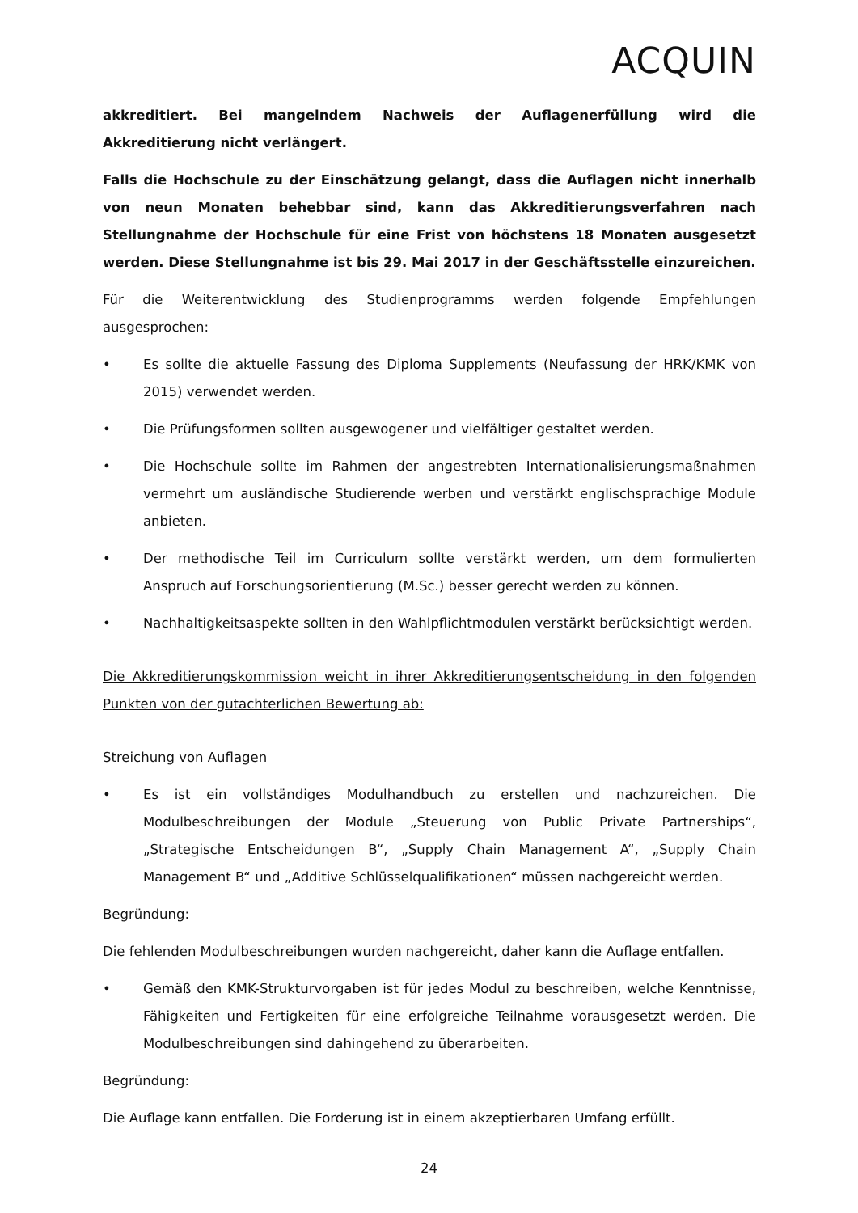ACQUIN
akkreditiert. Bei mangelndem Nachweis der Auflagenerfüllung wird die Akkreditierung nicht verlängert.
Falls die Hochschule zu der Einschätzung gelangt, dass die Auflagen nicht innerhalb von neun Monaten behebbar sind, kann das Akkreditierungsverfahren nach Stellungnahme der Hochschule für eine Frist von höchstens 18 Monaten ausgesetzt werden. Diese Stellungnahme ist bis 29. Mai 2017 in der Geschäftsstelle einzureichen.
Für die Weiterentwicklung des Studienprogramms werden folgende Empfehlungen ausgesprochen:
• Es sollte die aktuelle Fassung des Diploma Supplements (Neufassung der HRK/KMK von 2015) verwendet werden.
• Die Prüfungsformen sollten ausgewogener und vielfältiger gestaltet werden.
• Die Hochschule sollte im Rahmen der angestrebten Internationalisierungsmaßnahmen vermehrt um ausländische Studierende werben und verstärkt englischsprachige Module anbieten.
• Der methodische Teil im Curriculum sollte verstärkt werden, um dem formulierten Anspruch auf Forschungsorientierung (M.Sc.) besser gerecht werden zu können.
• Nachhaltigkeitsaspekte sollten in den Wahlpflichtmodulen verstärkt berücksichtigt werden.
Die Akkreditierungskommission weicht in ihrer Akkreditierungsentscheidung in den folgenden Punkten von der gutachterlichen Bewertung ab:
Streichung von Auflagen
• Es ist ein vollständiges Modulhandbuch zu erstellen und nachzureichen. Die Modulbeschreibungen der Module „Steuerung von Public Private Partnerships“, „Strategische Entscheidungen B“, „Supply Chain Management A“, „Supply Chain Management B“ und „Additive Schlüsselqualifikationen“ müssen nachgereicht werden.
Begründung:
Die fehlenden Modulbeschreibungen wurden nachgereicht, daher kann die Auflage entfallen.
• Gemäß den KMK-Strukturvorgaben ist für jedes Modul zu beschreiben, welche Kenntnisse, Fähigkeiten und Fertigkeiten für eine erfolgreiche Teilnahme vorausgesetzt werden. Die Modulbeschreibungen sind dahingehend zu überarbeiten.
Begründung:
Die Auflage kann entfallen. Die Forderung ist in einem akzeptierbaren Umfang erfüllt.
24